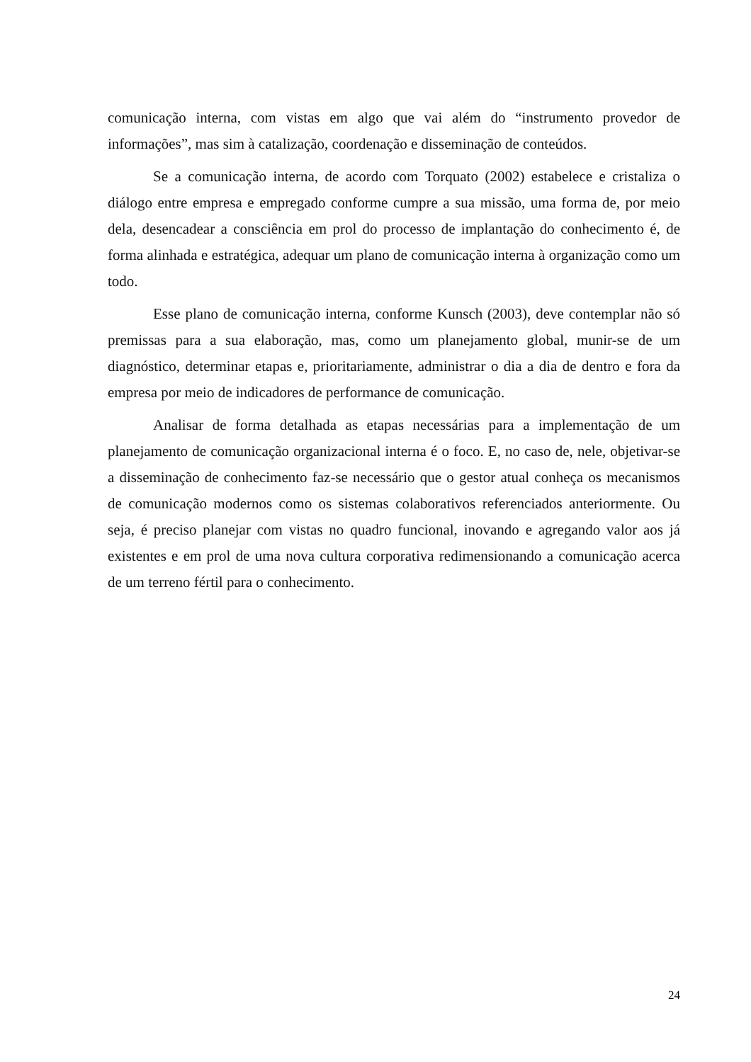comunicação interna, com vistas em algo que vai além do “instrumento provedor de informações”, mas sim à catalização, coordenação e disseminação de conteúdos.
Se a comunicação interna, de acordo com Torquato (2002) estabelece e cristaliza o diálogo entre empresa e empregado conforme cumpre a sua missão, uma forma de, por meio dela, desencadear a consciência em prol do processo de implantação do conhecimento é, de forma alinhada e estratégica, adequar um plano de comunicação interna à organização como um todo.
Esse plano de comunicação interna, conforme Kunsch (2003), deve contemplar não só premissas para a sua elaboração, mas, como um planejamento global, munir-se de um diagnóstico, determinar etapas e, prioritariamente, administrar o dia a dia de dentro e fora da empresa por meio de indicadores de performance de comunicação.
Analisar de forma detalhada as etapas necessárias para a implementação de um planejamento de comunicação organizacional interna é o foco. E, no caso de, nele, objetivar-se a disseminação de conhecimento faz-se necessário que o gestor atual conheça os mecanismos de comunicação modernos como os sistemas colaborativos referenciados anteriormente. Ou seja, é preciso planejar com vistas no quadro funcional, inovando e agregando valor aos já existentes e em prol de uma nova cultura corporativa redimensionando a comunicação acerca de um terreno fértil para o conhecimento.
24